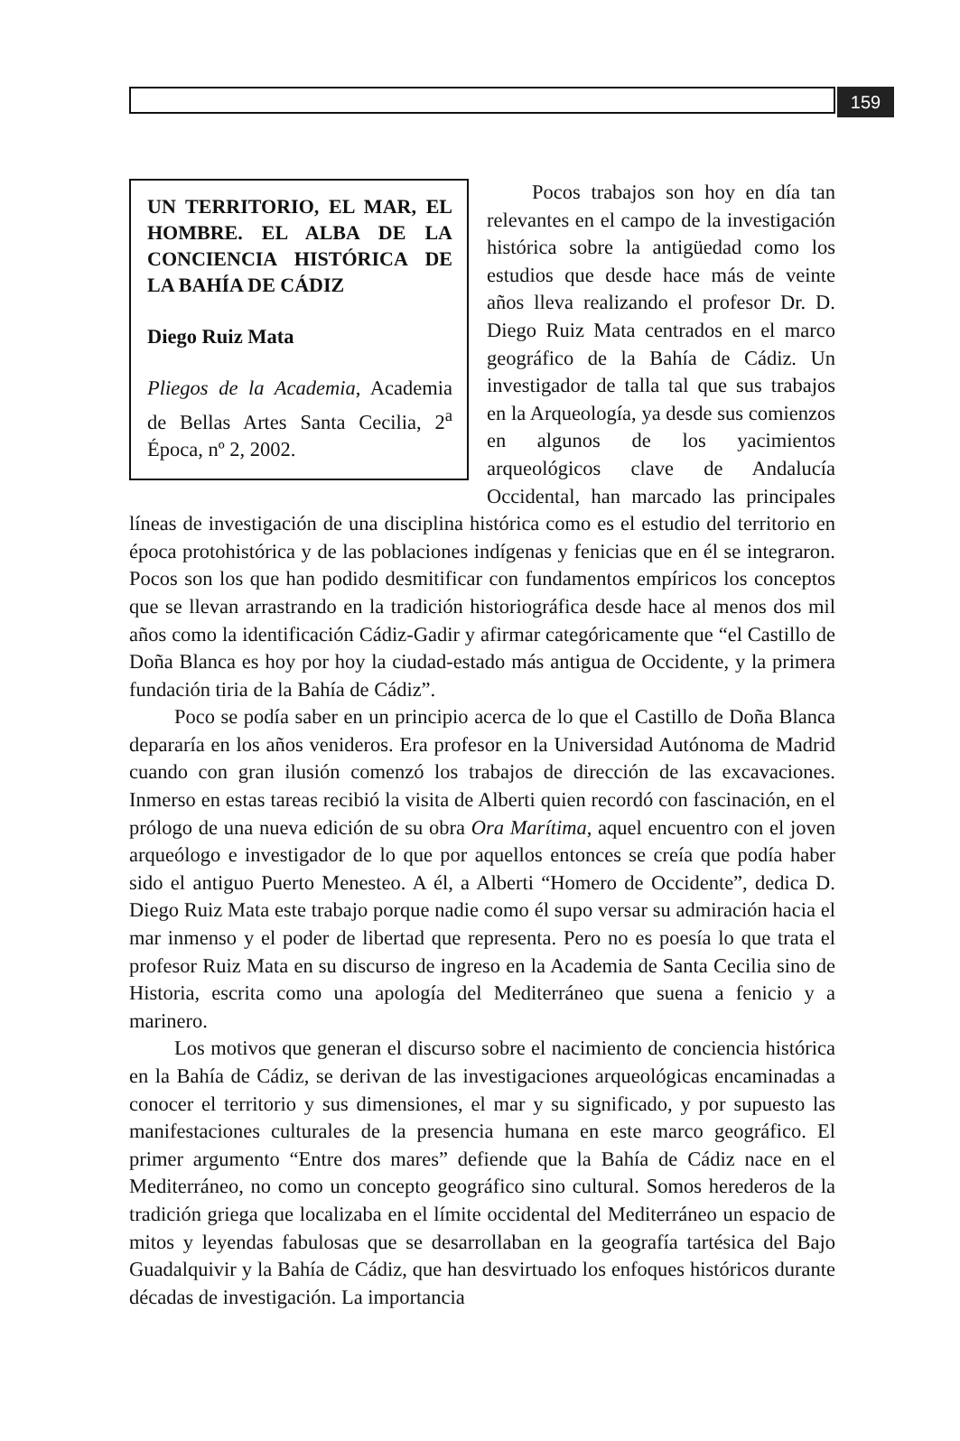159
UN TERRITORIO, EL MAR, EL HOMBRE. EL ALBA DE LA CONCIENCIA HISTÓRICA DE LA BAHÍA DE CÁDIZ
Diego Ruiz Mata
Pliegos de la Academia, Academia de Bellas Artes Santa Cecilia, 2<sup>a</sup> Época, nº 2, 2002.
Pocos trabajos son hoy en día tan relevantes en el campo de la investigación histórica sobre la antigüedad como los estudios que desde hace más de veinte años lleva realizando el profesor Dr. D. Diego Ruiz Mata centrados en el marco geográfico de la Bahía de Cádiz. Un investigador de talla tal que sus trabajos en la Arqueología, ya desde sus comienzos en algunos de los yacimientos arqueológicos clave de Andalucía Occidental, han marcado las principales líneas de investigación de una disciplina histórica como es el estudio del territorio en época protohistórica y de las poblaciones indígenas y fenicias que en él se integraron. Pocos son los que han podido desmitificar con fundamentos empíricos los conceptos que se llevan arrastrando en la tradición historiográfica desde hace al menos dos mil años como la identificación Cádiz-Gadir y afirmar categóricamente que “el Castillo de Doña Blanca es hoy por hoy la ciudad-estado más antigua de Occidente, y la primera fundación tiria de la Bahía de Cádiz”.
Poco se podía saber en un principio acerca de lo que el Castillo de Doña Blanca depararía en los años venideros. Era profesor en la Universidad Autónoma de Madrid cuando con gran ilusión comenzó los trabajos de dirección de las excavaciones. Inmerso en estas tareas recibió la visita de Alberti quien recordó con fascinación, en el prólogo de una nueva edición de su obra Ora Marítima, aquel encuentro con el joven arqueólogo e investigador de lo que por aquellos entonces se creía que podía haber sido el antiguo Puerto Menesteo. A él, a Alberti “Homero de Occidente”, dedica D. Diego Ruiz Mata este trabajo porque nadie como él supo versar su admiración hacia el mar inmenso y el poder de libertad que representa. Pero no es poesía lo que trata el profesor Ruiz Mata en su discurso de ingreso en la Academia de Santa Cecilia sino de Historia, escrita como una apología del Mediterráneo que suena a fenicio y a marinero.
Los motivos que generan el discurso sobre el nacimiento de conciencia histórica en la Bahía de Cádiz, se derivan de las investigaciones arqueológicas encaminadas a conocer el territorio y sus dimensiones, el mar y su significado, y por supuesto las manifestaciones culturales de la presencia humana en este marco geográfico. El primer argumento “Entre dos mares” defiende que la Bahía de Cádiz nace en el Mediterráneo, no como un concepto geográfico sino cultural. Somos herederos de la tradición griega que localizaba en el límite occidental del Mediterráneo un espacio de mitos y leyendas fabulosas que se desarrollaban en la geografía tartésica del Bajo Guadalquivir y la Bahía de Cádiz, que han desvirtuado los enfoques históricos durante décadas de investigación. La importancia